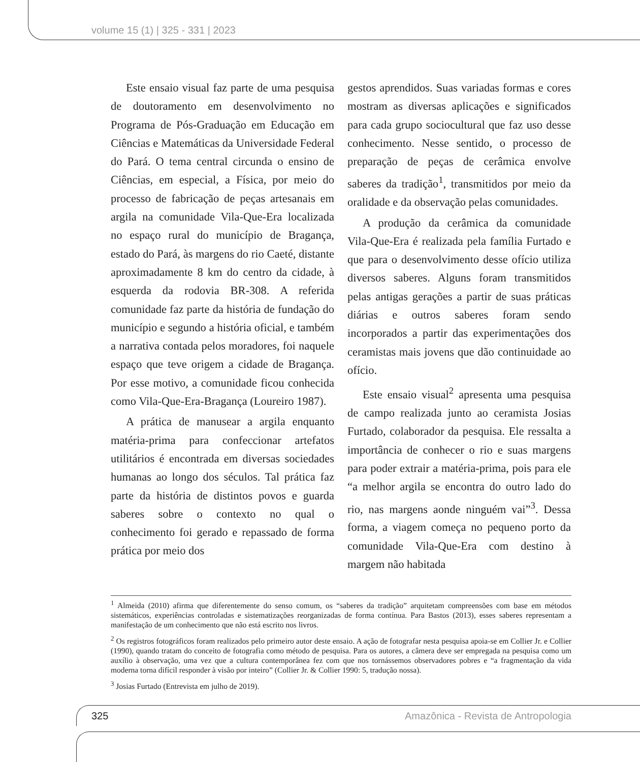volume 15 (1) | 325 - 331 | 2023
Este ensaio visual faz parte de uma pesquisa de doutoramento em desenvolvimento no Programa de Pós-Graduação em Educação em Ciências e Matemáticas da Universidade Federal do Pará. O tema central circunda o ensino de Ciências, em especial, a Física, por meio do processo de fabricação de peças artesanais em argila na comunidade Vila-Que-Era localizada no espaço rural do município de Bragança, estado do Pará, às margens do rio Caeté, distante aproximadamente 8 km do centro da cidade, à esquerda da rodovia BR-308. A referida comunidade faz parte da história de fundação do município e segundo a história oficial, e também a narrativa contada pelos moradores, foi naquele espaço que teve origem a cidade de Bragança. Por esse motivo, a comunidade ficou conhecida como Vila-Que-Era-Bragança (Loureiro 1987).
A prática de manusear a argila enquanto matéria-prima para confeccionar artefatos utilitários é encontrada em diversas sociedades humanas ao longo dos séculos. Tal prática faz parte da história de distintos povos e guarda saberes sobre o contexto no qual o conhecimento foi gerado e repassado de forma prática por meio dos
gestos aprendidos. Suas variadas formas e cores mostram as diversas aplicações e significados para cada grupo sociocultural que faz uso desse conhecimento. Nesse sentido, o processo de preparação de peças de cerâmica envolve saberes da tradição<sup>1</sup>, transmitidos por meio da oralidade e da observação pelas comunidades.
A produção da cerâmica da comunidade Vila-Que-Era é realizada pela família Furtado e que para o desenvolvimento desse ofício utiliza diversos saberes. Alguns foram transmitidos pelas antigas gerações a partir de suas práticas diárias e outros saberes foram sendo incorporados a partir das experimentações dos ceramistas mais jovens que dão continuidade ao ofício.
Este ensaio visual<sup>2</sup> apresenta uma pesquisa de campo realizada junto ao ceramista Josias Furtado, colaborador da pesquisa. Ele ressalta a importância de conhecer o rio e suas margens para poder extrair a matéria-prima, pois para ele “a melhor argila se encontra do outro lado do rio, nas margens aonde ninguém vai”<sup>3</sup>. Dessa forma, a viagem começa no pequeno porto da comunidade Vila-Que-Era com destino à margem não habitada
<sup>1</sup> Almeida (2010) afirma que diferentemente do senso comum, os “saberes da tradição” arquitetam compreensões com base em métodos sistemáticos, experiências controladas e sistematizações reorganizadas de forma contínua. Para Bastos (2013), esses saberes representam a manifestação de um conhecimento que não está escrito nos livros.
<sup>2</sup> Os registros fotográficos foram realizados pelo primeiro autor deste ensaio. A ação de fotografar nesta pesquisa apoia-se em Collier Jr. e Collier (1990), quando tratam do conceito de fotografia como método de pesquisa. Para os autores, a câmera deve ser empregada na pesquisa como um auxílio à observação, uma vez que a cultura contemporânea fez com que nos tornássemos observadores pobres e “a fragmentação da vida moderna torna difícil responder à visão por inteiro” (Collier Jr. & Collier 1990: 5, tradução nossa).
<sup>3</sup> Josias Furtado (Entrevista em julho de 2019).
325
Amazônica - Revista de Antropologia